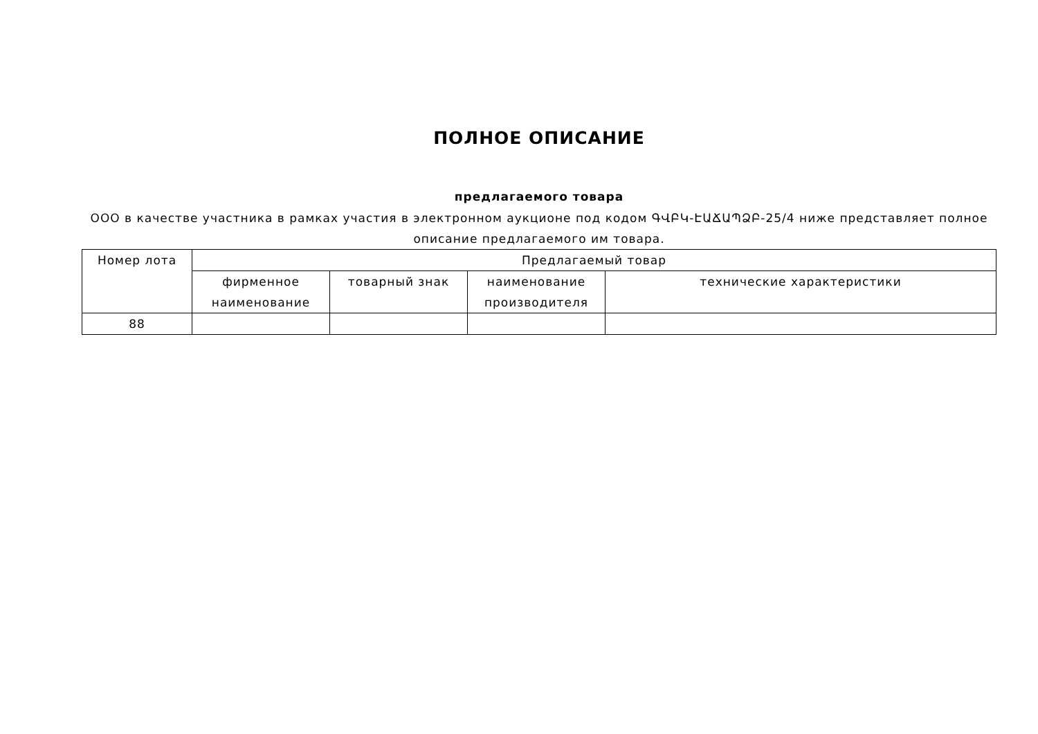ПОЛНОЕ ОПИСАНИЕ
предлагаемого товара
ООО в качестве участника в рамках участия в электронном аукционе под кодом ԳՎԲԿ-ԷԱՃԱՊՁԲ-25/4 ниже представляет полное описание предлагаемого им товара.
| Номер лота | Предлагаемый товар | | | |
| --- | --- | --- | --- | --- |
| | фирменное наименование | товарный знак | наименование производителя | технические характеристики |
| 88 | | | | |